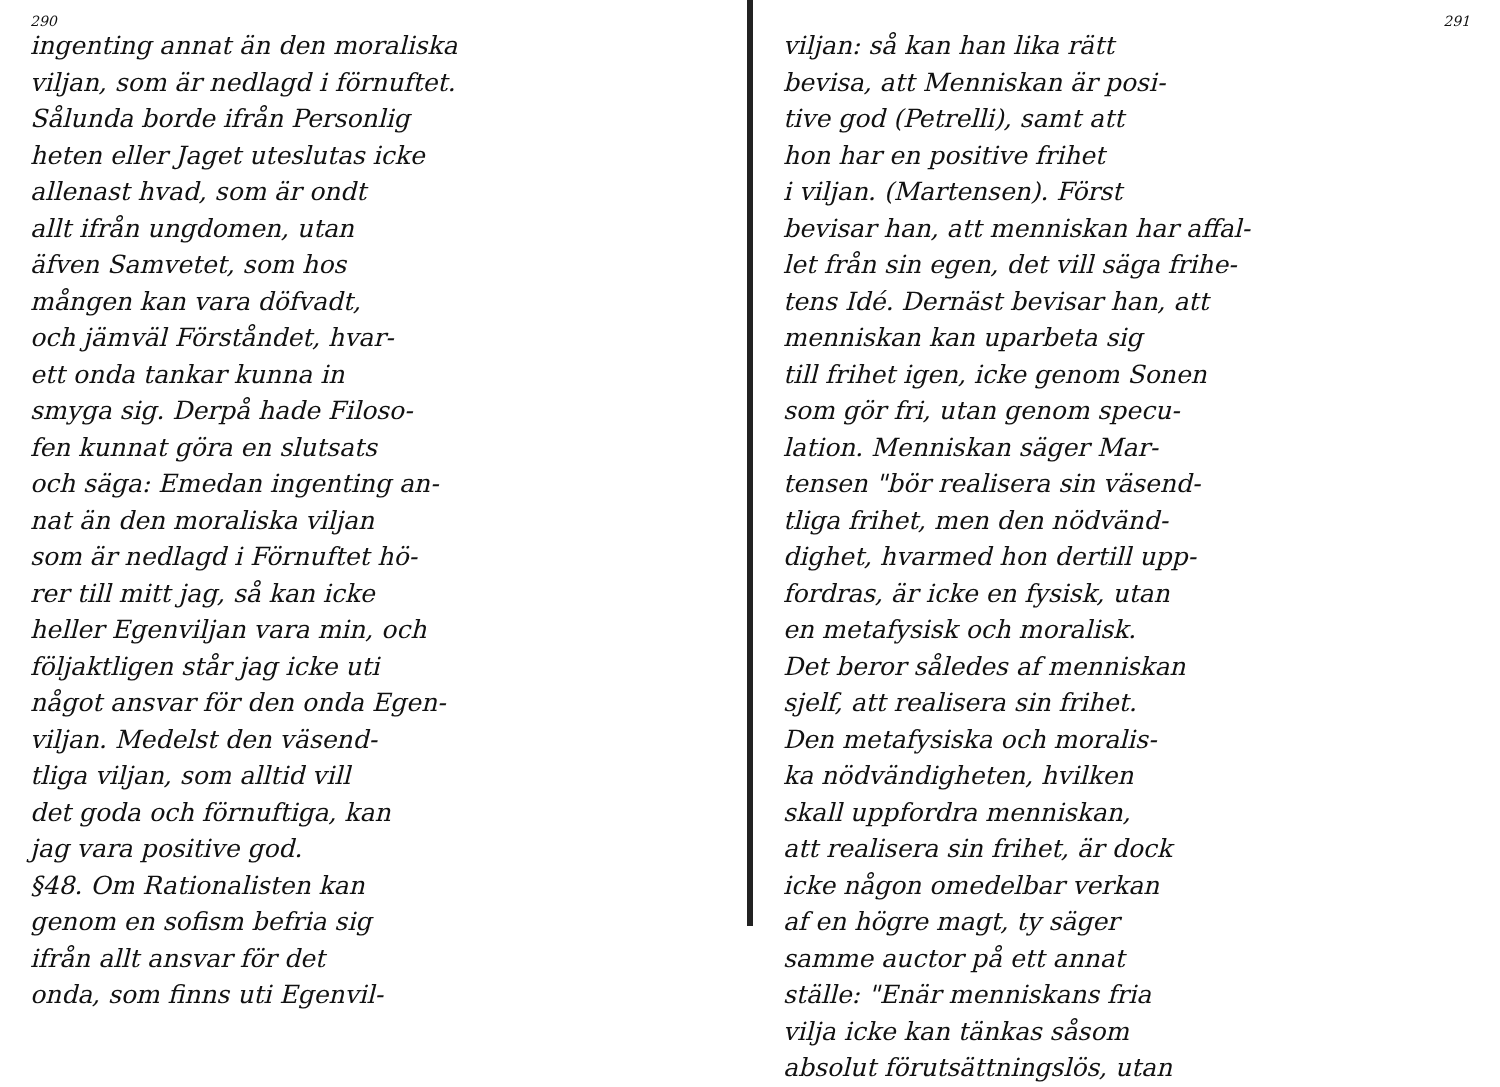290
ingenting annat än den moraliska
viljan, som är nedlagd i förnuftet.
Sålunda borde ifrån Personlig
heten eller Jaget uteslutas icke
allenast hvad, som är ondt
allt ifrån ungdomen, utan
äfven Samvetet, som hos
mången kan vara döfvadt,
och jämväl Förståndet, hvar-
ett onda tankar kunna in
smyga sig. Derpå hade Filoso-
fen kunnat göra en slutsats
och säga: Emedan ingenting an-
nat än den moraliska viljan
som är nedlagd i Förnuftet hö-
rer till mitt jag, så kan icke
heller Egenviljan vara min, och
följaktligen står jag icke uti
något ansvar för den onda Egen-
viljan. Medelst den väsend-
tliga viljan, som alltid vill
det goda och förnuftiga, kan
jag vara positive god.
§48. Om Rationalisten kan
genom en sofism befria sig
ifrån allt ansvar för det
onda, som finns uti Egenvil-
291
viljan: så kan han lika rätt
bevisa, att Menniskan är posi-
tive god (Petrelli), samt att
hon har en positive frihet
i viljan. (Martensen). Först
bevisar han, att menniskan har affal-
let från sin egen, det vill säga frihe-
tens Idé. Dernäst bevisar han, att
menniskan kan uparbeta sig
till frihet igen, icke genom Sonen
som gör fri, utan genom specu-
lation. Menniskan säger Mar-
tensen "bör realisera sin väsend-
tliga frihet, men den nödvänd-
dighet, hvarmed hon dertill upp-
fordras, är icke en fysisk, utan
en metafysisk och moralisk.
Det beror således af menniskan
sjelf, att realisera sin frihet.
Den metafysiska och moralis-
ka nödvändigheten, hvilken
skall uppfordra menniskan,
att realisera sin frihet, är dock
icke någon omedelbar verkan
af en högre magt, ty säger
samme auctor på ett annat
ställe: "Enär menniskans fria
vilja icke kan tänkas såsom
absolut förutsättningslös, utan